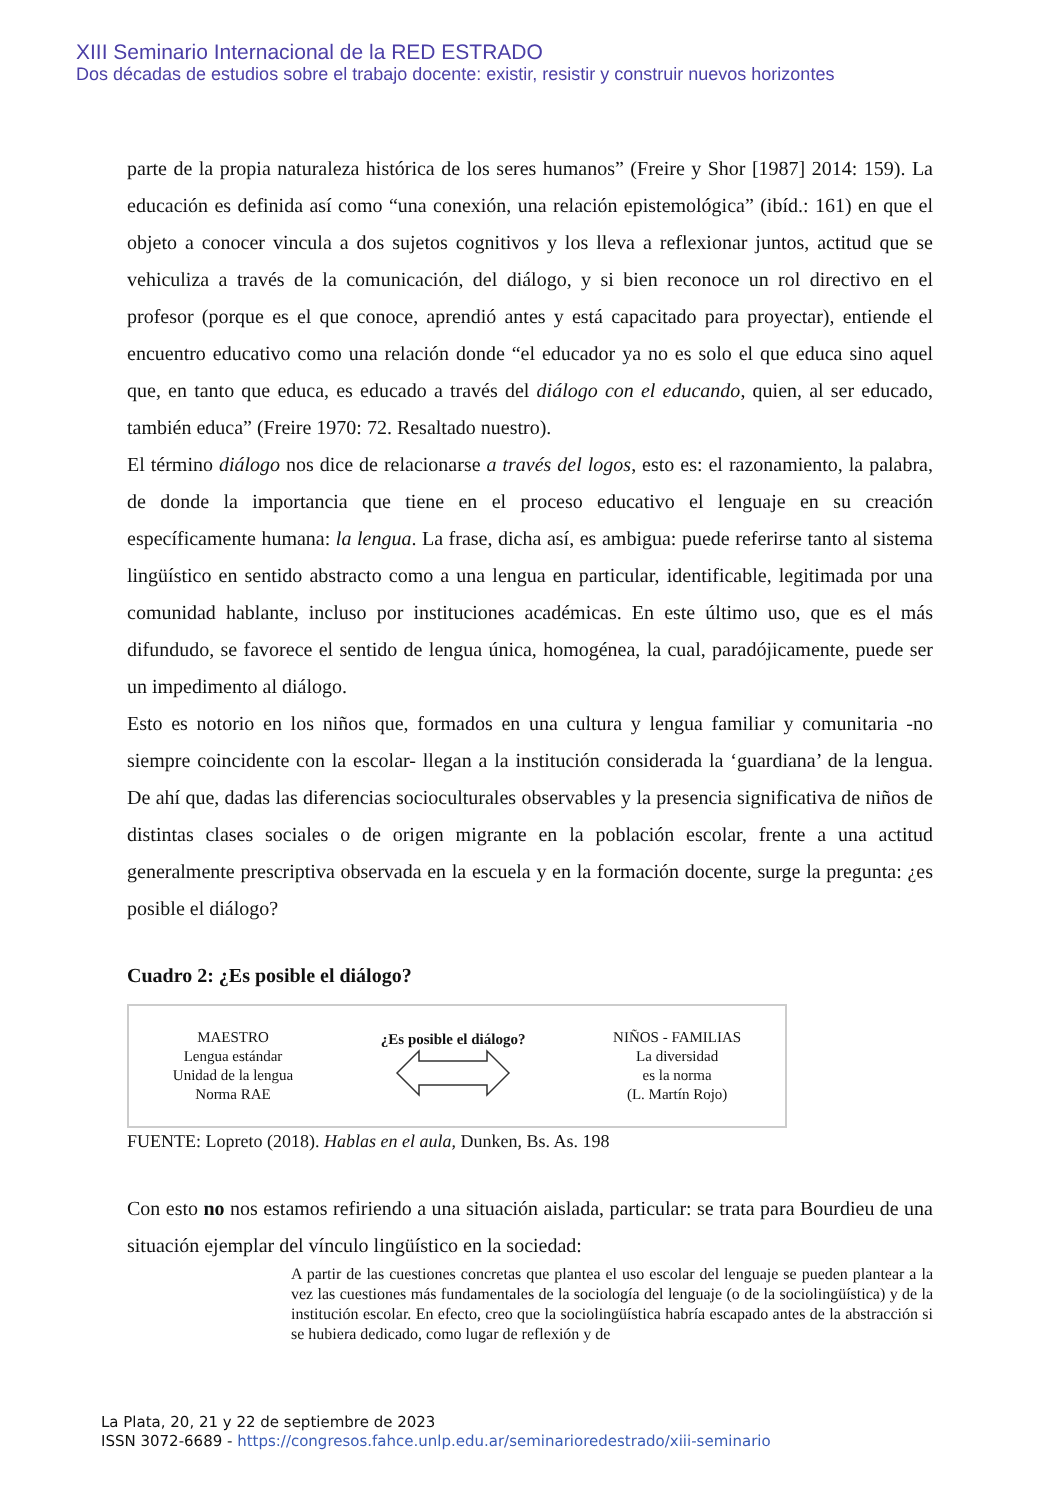XIII Seminario Internacional de la RED ESTRADO
Dos décadas de estudios sobre el trabajo docente: existir, resistir y construir nuevos horizontes
parte de la propia naturaleza histórica de los seres humanos” (Freire y Shor [1987] 2014: 159). La educación es definida así como “una conexión, una relación epistemológica” (ibíd.: 161) en que el objeto a conocer vincula a dos sujetos cognitivos y los lleva a reflexionar juntos, actitud que se vehiculiza a través de la comunicación, del diálogo, y si bien reconoce un rol directivo en el profesor (porque es el que conoce, aprendió antes y está capacitado para proyectar), entiende el encuentro educativo como una relación donde “el educador ya no es solo el que educa sino aquel que, en tanto que educa, es educado a través del diálogo con el educando, quien, al ser educado, también educa” (Freire 1970: 72. Resaltado nuestro).
El término diálogo nos dice de relacionarse a través del logos, esto es: el razonamiento, la palabra, de donde la importancia que tiene en el proceso educativo el lenguaje en su creación específicamente humana: la lengua. La frase, dicha así, es ambigua: puede referirse tanto al sistema lingüístico en sentido abstracto como a una lengua en particular, identificable, legitimada por una comunidad hablante, incluso por instituciones académicas. En este último uso, que es el más difundudo, se favorece el sentido de lengua única, homogénea, la cual, paradójicamente, puede ser un impedimento al diálogo.
Esto es notorio en los niños que, formados en una cultura y lengua familiar y comunitaria -no siempre coincidente con la escolar- llegan a la institución considerada la ‘guardiana’ de la lengua. De ahí que, dadas las diferencias socioculturales observables y la presencia significativa de niños de distintas clases sociales o de origen migrante en la población escolar, frente a una actitud generalmente prescriptiva observada en la escuela y en la formación docente, surge la pregunta: ¿es posible el diálogo?
Cuadro 2: ¿Es posible el diálogo?
MAESTRO
Lengua estándar
Unidad de la lengua
Norma RAE
¿Es posible el diálogo?
NIÑOS - FAMILIAS
La diversidad
es la norma
(L. Martín Rojo)
FUENTE: Lopreto (2018). Hablas en el aula, Dunken, Bs. As. 198
Con esto no nos estamos refiriendo a una situación aislada, particular: se trata para Bourdieu de una situación ejemplar del vínculo lingüístico en la sociedad:
A partir de las cuestiones concretas que plantea el uso escolar del lenguaje se pueden plantear a la vez las cuestiones más fundamentales de la sociología del lenguaje (o de la sociolingüística) y de la institución escolar. En efecto, creo que la sociolingüística habría escapado antes de la abstracción si se hubiera dedicado, como lugar de reflexión y de
La Plata, 20, 21 y 22 de septiembre de 2023
ISSN 3072-6689 - https://congresos.fahce.unlp.edu.ar/seminarioredestrado/xiii-seminario